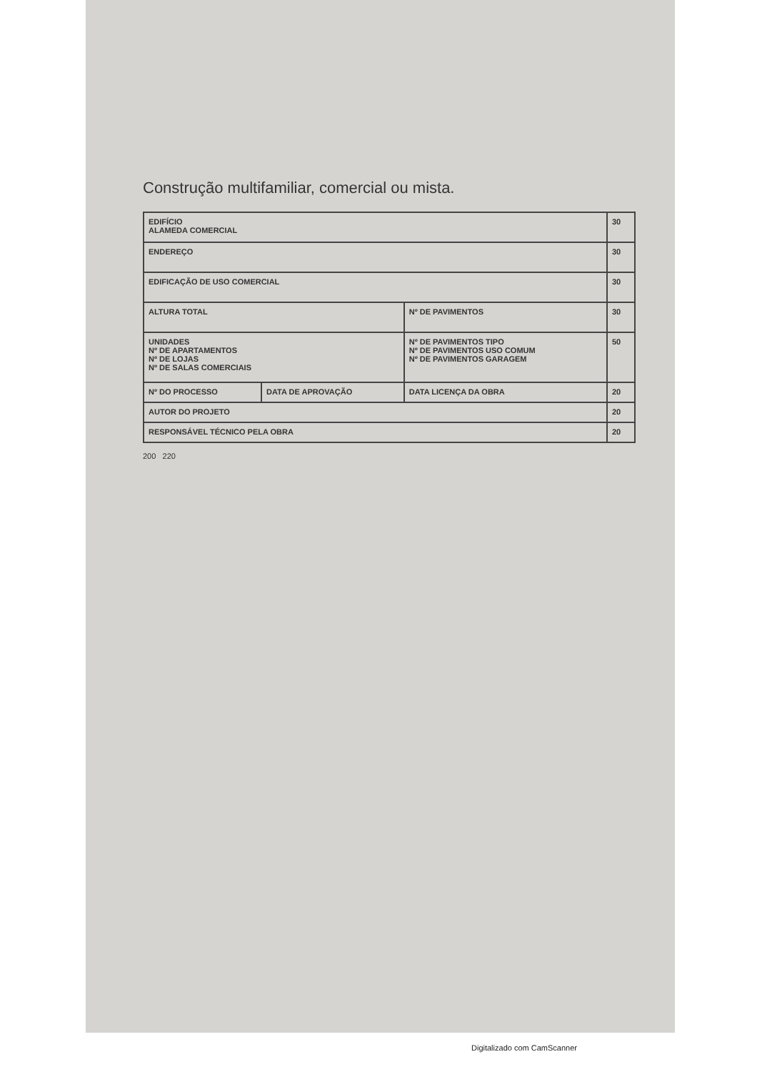Construção multifamiliar, comercial ou mista.
| EDIFÍCIO ALAMEDA COMERCIAL | | | 30 |
| ENDEREÇO | | | 30 |
| EDIFICAÇÃO DE USO COMERCIAL | | | 30 |
| ALTURA TOTAL | | Nº DE PAVIMENTOS | 30 |
| UNIDADES Nº DE APARTAMENTOS Nº DE LOJAS Nº DE SALAS COMERCIAIS | | Nº DE PAVIMENTOS TIPO Nº DE PAVIMENTOS USO COMUM Nº DE PAVIMENTOS GARAGEM | 50 |
| Nº DO PROCESSO | DATA DE APROVAÇÃO | DATA LICENÇA DA OBRA | 20 |
| AUTOR DO PROJETO | | | 20 |
| RESPONSÁVEL TÉCNICO PELA OBRA | | | 20 |
200 220
Digitalizado com CamScanner